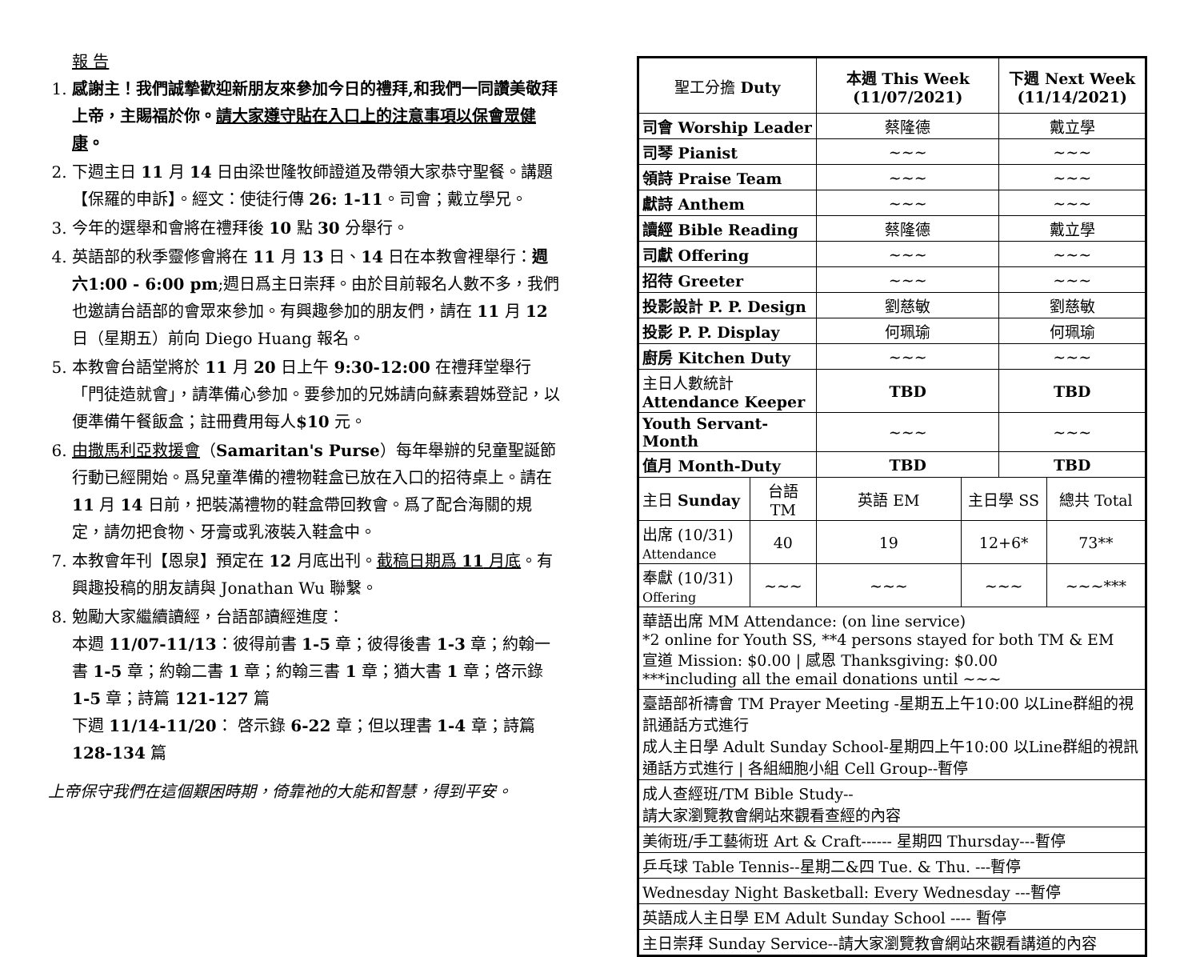報 告
1. 感謝主！我們誠摯歡迎新朋友來參加今日的禮拜,和我們一同讚美敬拜上帝，主賜福於你。請大家遵守貼在入口上的注意事項以保會眾健康。
2. 下週主日 11 月 14 日由梁世隆牧師證道及帶領大家恭守聖餐。講題【保羅的申訴】。經文：使徒行傳 26: 1-11。司會；戴立學兄。
3. 今年的選舉和會將在禮拜後 10 點 30 分舉行。
4. 英語部的秋季靈修會將在 11 月 13 日、14 日在本教會裡舉行：週六1:00 - 6:00 pm;週日爲主日崇拜。由於目前報名人數不多，我們也邀請台語部的會眾來參加。有興趣參加的朋友們，請在 11 月 12 日（星期五）前向 Diego Huang 報名。
5. 本教會台語堂將於 11 月 20 日上午 9:30-12:00 在禮拜堂舉行「門徒造就會」，請準備心參加。要參加的兄姊請向蘇素碧姊登記，以便準備午餐飯盒；註冊費用每人$10 元。
6. 由撒馬利亞救援會（Samaritan's Purse）每年舉辦的兒童聖誕節行動已經開始。爲兒童準備的禮物鞋盒已放在入口的招待桌上。請在 11 月 14 日前，把裝滿禮物的鞋盒帶回教會。爲了配合海關的規定，請勿把食物、牙膏或乳液裝入鞋盒中。
7. 本教會年刊【恩泉】預定在 12 月底出刊。截稿日期爲 11 月底。有興趣投稿的朋友請與 Jonathan Wu 聯繫。
8. 勉勵大家繼續讀經，台語部讀經進度：
本週 11/07-11/13：彼得前書 1-5 章；彼得後書 1-3 章；約翰一書 1-5 章；約翰二書 1 章；約翰三書 1 章；猶大書 1 章；啓示錄 1-5 章；詩篇 121-127 篇
下週 11/14-11/20： 啓示錄 6-22 章；但以理書 1-4 章；詩篇 128-134 篇
上帝保守我們在這個艱困時期，倚靠祂的大能和智慧，得到平安。
| 聖工分擔 Duty | | 本週 This Week (11/07/2021) | | 下週 Next Week (11/14/2021) | |
| 司會 Worship Leader | | 蔡隆德 | | 戴立學 | |
| 司琴 Pianist | | ~~~ | | ~~~ | |
| 領詩 Praise Team | | ~~~ | | ~~~ | |
| 獻詩 Anthem | | ~~~ | | ~~~ | |
| 讀經 Bible Reading | | 蔡隆德 | | 戴立學 | |
| 司獻 Offering | | ~~~ | | ~~~ | |
| 招待 Greeter | | ~~~ | | ~~~ | |
| 投影設計 P. P. Design | | 劉慈敏 | | 劉慈敏 | |
| 投影 P. P. Display | | 何珮瑜 | | 何珮瑜 | |
| 廚房 Kitchen Duty | | ~~~ | | ~~~ | |
| 主日人數統計 Attendance Keeper | | TBD | | TBD | |
| Youth Servant-Month | | ~~~ | | ~~~ | |
| 值月 Month-Duty | | TBD | | TBD | |
| 主日 Sunday | 台語 TM | 英語 EM | 主日學 SS | | 總共 Total |
| 出席 (10/31) Attendance | 40 | 19 | 12+6* | | 73** |
| 奉獻 (10/31) Offering | ~~~ | ~~~ | ~~~ | | ~~~*** |
| 華語出席 MM Attendance: (on line service) *2 online for Youth SS, **4 persons stayed for both TM & EM 宣道 Mission: $0.00 / 感恩 Thanksgiving: $0.00 ***including all the email donations until ~~~ | | | | | |
| 臺語部祈禱會 TM Prayer Meeting -星期五上午10:00 以Line群組的視訊通話方式進行 成人主日學 Adult Sunday School-星期四上午10:00 以Line群組的視訊通話方式進行 / 各組細胞小組 Cell Group--暫停 | | | | | |
| 成人查經班/TM Bible Study-- 請大家瀏覽教會網站來觀看查經的內容 | | | | | |
| 美術班/手工藝術班 Art & Craft------ 星期四 Thursday---暫停 | | | | | |
| 乒乓球 Table Tennis--星期二&四 Tue. & Thu. ---暫停 | | | | | |
| Wednesday Night Basketball: Every Wednesday ---暫停 | | | | | |
| 英語成人主日學 EM Adult Sunday School ---- 暫停 | | | | | |
| 主日崇拜 Sunday Service--請大家瀏覽教會網站來觀看講道的內容 | | | | | |